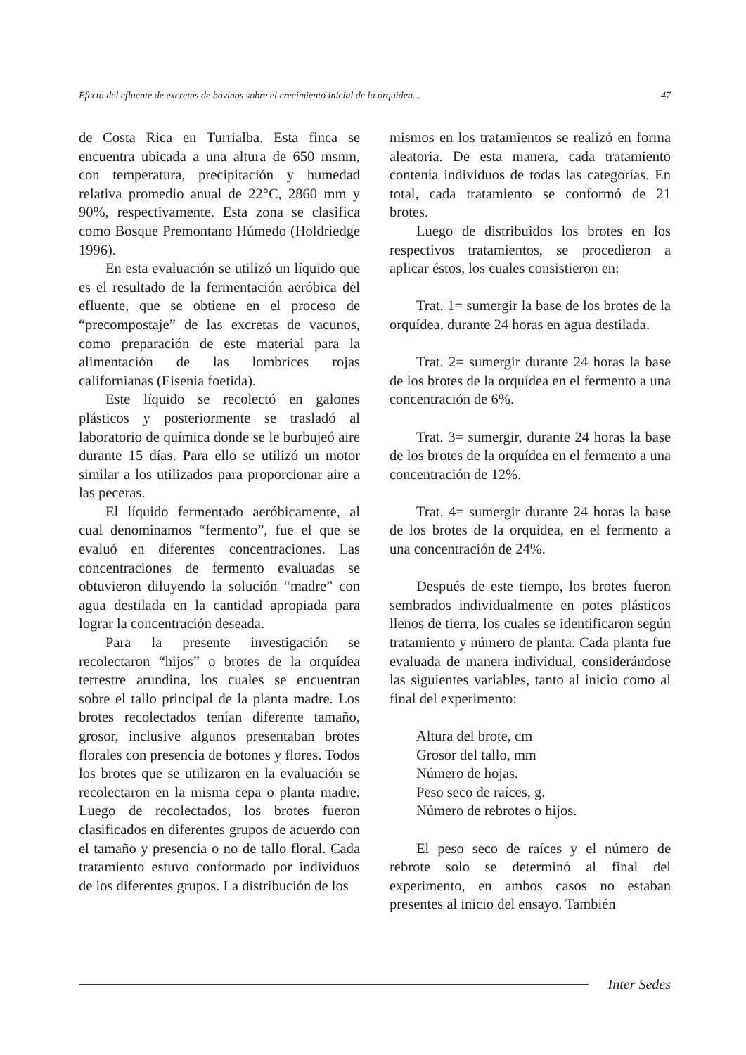Efecto del efluente de excretas de bovinos sobre el crecimiento inicial de la orquidea... 47
de Costa Rica en Turrialba. Esta finca se encuentra ubicada a una altura de 650 msnm, con temperatura, precipitación y humedad relativa promedio anual de 22°C, 2860 mm y 90%, respectivamente. Esta zona se clasifica como Bosque Premontano Húmedo (Holdriedge 1996).
En esta evaluación se utilizó un líquido que es el resultado de la fermentación aeróbica del efluente, que se obtiene en el proceso de “precompostaje” de las excretas de vacunos, como preparación de este material para la alimentación de las lombrices rojas californianas (Eisenia foetida).
Este líquido se recolectó en galones plásticos y posteriormente se trasladó al laboratorio de química donde se le burbujeó aire durante 15 días. Para ello se utilizó un motor similar a los utilizados para proporcionar aire a las peceras.
El líquido fermentado aeróbicamente, al cual denominamos “fermento”, fue el que se evaluó en diferentes concentraciones. Las concentraciones de fermento evaluadas se obtuvieron diluyendo la solución “madre” con agua destilada en la cantidad apropiada para lograr la concentración deseada.
Para la presente investigación se recolectaron “hijos” o brotes de la orquídea terrestre arundina, los cuales se encuentran sobre el tallo principal de la planta madre. Los brotes recolectados tenían diferente tamaño, grosor, inclusive algunos presentaban brotes florales con presencia de botones y flores. Todos los brotes que se utilizaron en la evaluación se recolectaron en la misma cepa o planta madre. Luego de recolectados, los brotes fueron clasificados en diferentes grupos de acuerdo con el tamaño y presencia o no de tallo floral. Cada tratamiento estuvo conformado por individuos de los diferentes grupos. La distribución de los
mismos en los tratamientos se realizó en forma aleatoria. De esta manera, cada tratamiento contenía individuos de todas las categorías. En total, cada tratamiento se conformó de 21 brotes.
Luego de distribuidos los brotes en los respectivos tratamientos, se procedieron a aplicar éstos, los cuales consistieron en:
Trat. 1= sumergir la base de los brotes de la orquídea, durante 24 horas en agua destilada.
Trat. 2= sumergir durante 24 horas la base de los brotes de la orquídea en el fermento a una concentración de 6%.
Trat. 3= sumergir, durante 24 horas la base de los brotes de la orquídea en el fermento a una concentración de 12%.
Trat. 4= sumergir durante 24 horas la base de los brotes de la orquídea, en el fermento a una concentración de 24%.
Después de este tiempo, los brotes fueron sembrados individualmente en potes plásticos llenos de tierra, los cuales se identificaron según tratamiento y número de planta. Cada planta fue evaluada de manera individual, considerándose las siguientes variables, tanto al inicio como al final del experimento:
Altura del brote, cm
Grosor del tallo, mm
Número de hojas.
Peso seco de raíces, g.
Número de rebrotes o hijos.
El peso seco de raíces y el número de rebrote solo se determinó al final del experimento, en ambos casos no estaban presentes al inicio del ensayo. También
Inter Sedes